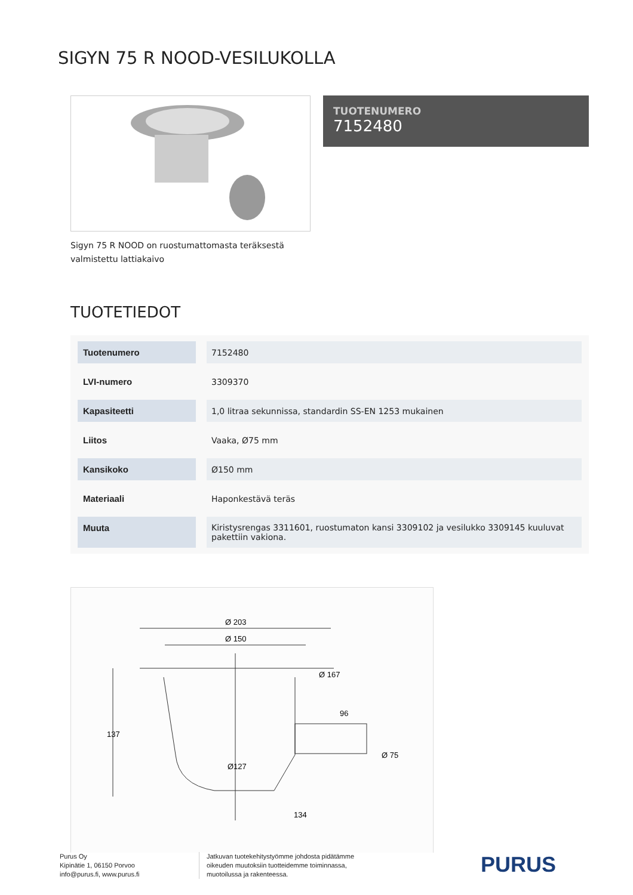SIGYN 75 R NOOD-VESILUKOLLA
TUOTENUMERO
7152480
Sigyn 75 R NOOD on ruostumattomasta teräksestä valmistettu lattiakaivo
TUOTETIEDOT
| Tuotenumero | 7152480 |
| LVI-numero | 3309370 |
| Kapasiteetti | 1,0 litraa sekunnissa, standardin SS-EN 1253 mukainen |
| Liitos | Vaaka, Ø75 mm |
| Kansikoko | Ø150 mm |
| Materiaali | Haponkestävä teräs |
| Muuta | Kiristysrengas 3311601, ruostumaton kansi 3309102 ja vesilukko 3309145 kuuluvat pakettiin vakiona. |
Ø 203
Ø 150
Ø 167
137
96
Ø 75
Ø127
134
Purus Oy
Kipinätie 1, 06150 Porvoo
info@purus.fi, www.purus.fi
Jatkuvan tuotekehitystyömme johdosta pidätämme
oikeuden muutoksiin tuotteidemme toiminnassa,
muotoilussa ja rakenteessa.
PURUS